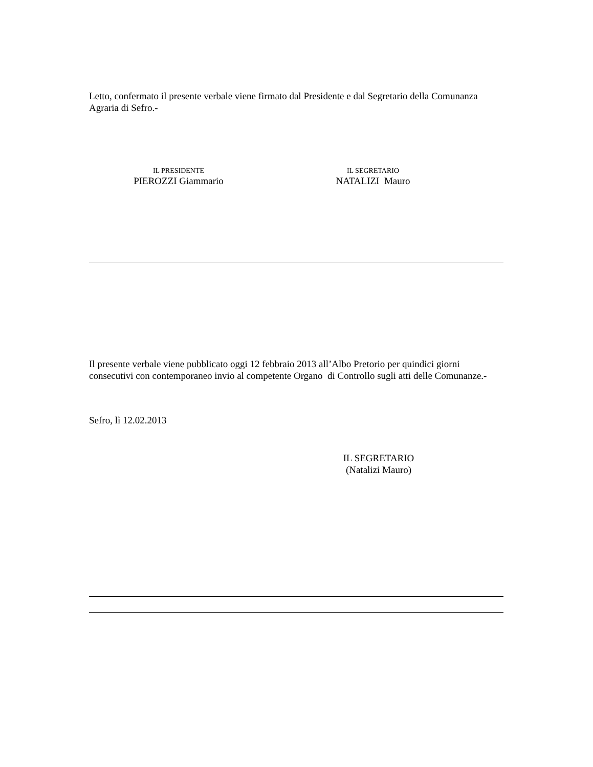Letto, confermato il presente verbale viene firmato dal Presidente e dal Segretario della Comunanza Agraria di Sefro.-
IL PRESIDENTE
PIEROZZI Giammario
IL SEGRETARIO
NATALIZI Mauro
Il presente verbale viene pubblicato oggi 12 febbraio 2013 all’Albo Pretorio per quindici giorni consecutivi con contemporaneo invio al competente Organo di Controllo sugli atti delle Comunanze.-
Sefro, lì 12.02.2013
IL SEGRETARIO
(Natalizi Mauro)